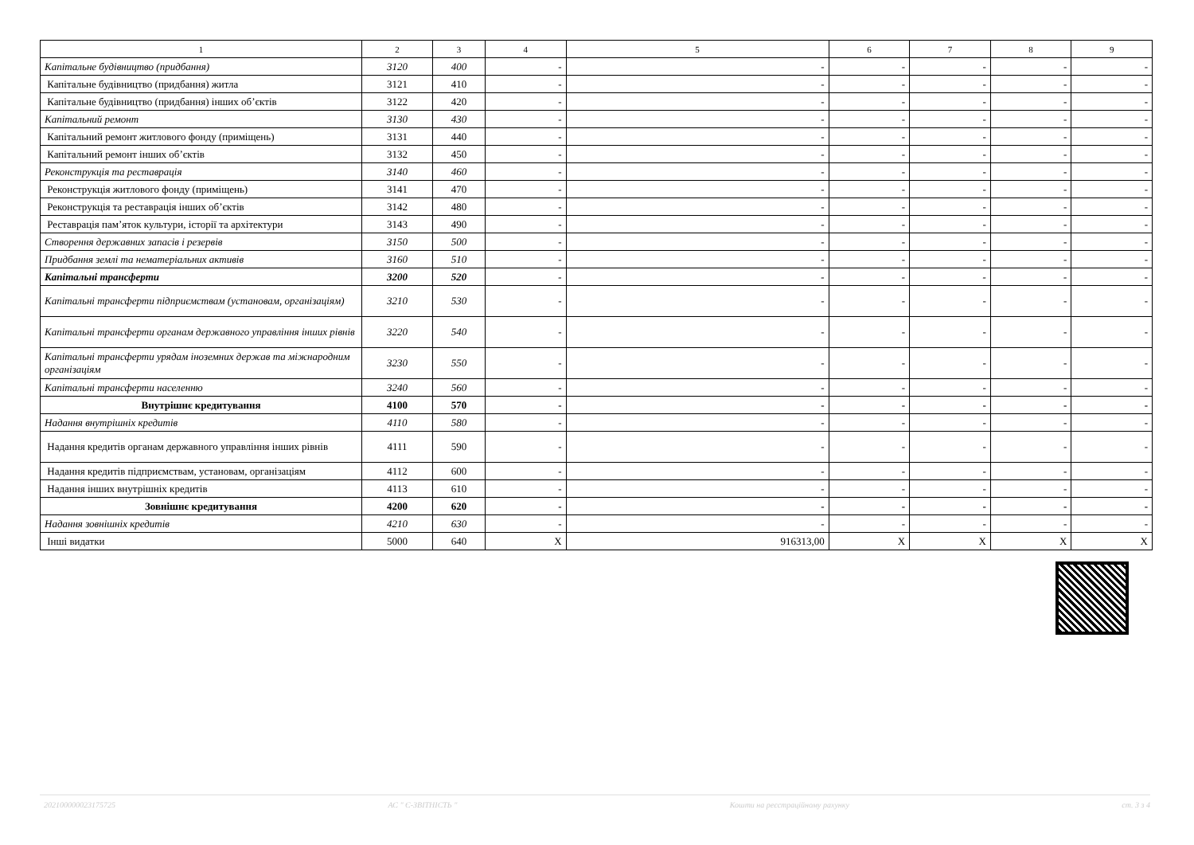| 1 | 2 | 3 | 4 | 5 | 6 | 7 | 8 | 9 |
| --- | --- | --- | --- | --- | --- | --- | --- | --- |
| Капітальне будівництво (придбання) | 3120 | 400 | - | - | - | - | - | - |
| Капітальне будівництво (придбання) житла | 3121 | 410 | - | - | - | - | - | - |
| Капітальне будівництво (придбання) інших об’єктів | 3122 | 420 | - | - | - | - | - | - |
| Капітальний ремонт | 3130 | 430 | - | - | - | - | - | - |
| Капітальний ремонт житлового фонду (приміщень) | 3131 | 440 | - | - | - | - | - | - |
| Капітальний ремонт інших об’єктів | 3132 | 450 | - | - | - | - | - | - |
| Реконструкція та реставрація | 3140 | 460 | - | - | - | - | - | - |
| Реконструкція житлового фонду (приміщень) | 3141 | 470 | - | - | - | - | - | - |
| Реконструкція та реставрація інших об’єктів | 3142 | 480 | - | - | - | - | - | - |
| Реставрація пам’яток культури, історії та архітектури | 3143 | 490 | - | - | - | - | - | - |
| Створення державних запасів і резервів | 3150 | 500 | - | - | - | - | - | - |
| Придбання землі та нематеріальних активів | 3160 | 510 | - | - | - | - | - | - |
| Капітальні трансферти | 3200 | 520 | - | - | - | - | - | - |
| Капітальні трансферти підприємствам (установам, організаціям) | 3210 | 530 | - | - | - | - | - | - |
| Капітальні трансферти органам державного управління інших рівнів | 3220 | 540 | - | - | - | - | - | - |
| Капітальні трансферти урядам іноземних держав та міжнародним організаціям | 3230 | 550 | - | - | - | - | - | - |
| Капітальні трансферти населенню | 3240 | 560 | - | - | - | - | - | - |
| Внутрішнє кредитування | 4100 | 570 | - | - | - | - | - | - |
| Надання внутрішніх кредитів | 4110 | 580 | - | - | - | - | - | - |
| Надання кредитів органам державного управління інших рівнів | 4111 | 590 | - | - | - | - | - | - |
| Надання кредитів підприємствам, установам, організаціям | 4112 | 600 | - | - | - | - | - | - |
| Надання інших внутрішніх кредитів | 4113 | 610 | - | - | - | - | - | - |
| Зовнішнє кредитування | 4200 | 620 | - | - | - | - | - | - |
| Надання зовнішніх кредитів | 4210 | 630 | - | - | - | - | - | - |
| Інші видатки | 5000 | 640 | X | 916313,00 | X | X | X | X |
202100000023175725 АС " Є-ЗВІТНІСТЬ " Кошти на реєстраційному рахунку ст. 3 з 4